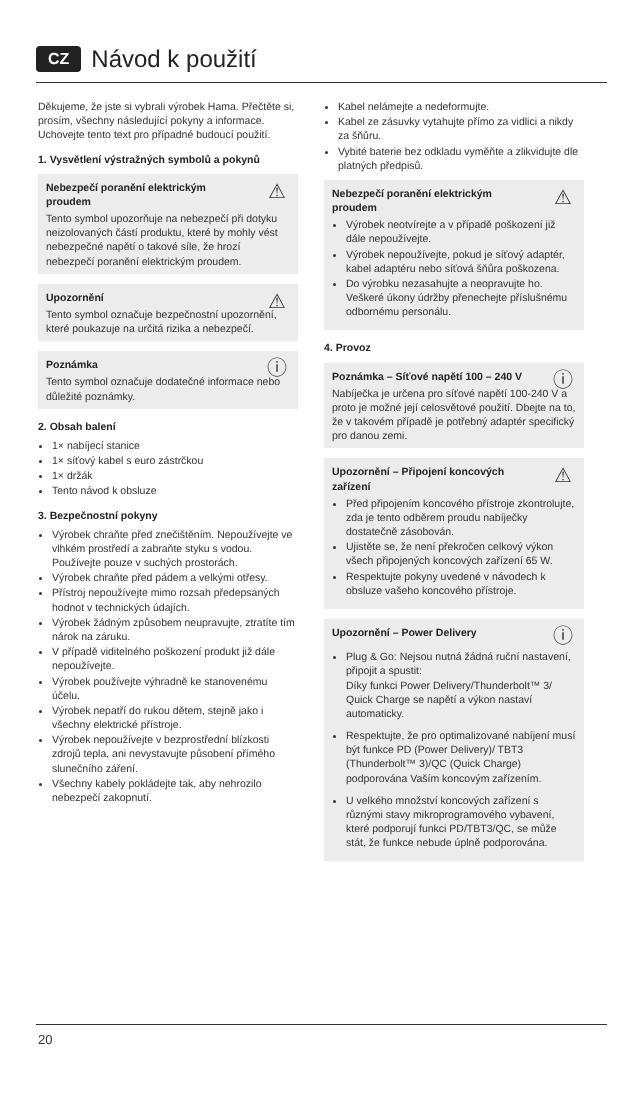CZ Návod k použití
Děkujeme, že jste si vybrali výrobek Hama. Přečtěte si, prosím, všechny následující pokyny a informace. Uchovejte tento text pro případné budoucí použití.
1. Vysvětlení výstražných symbolů a pokynů
⚠ Nebezpečí poranění elektrickým proudem
Tento symbol upozorňuje na nebezpečí při dotyku neizolovaných částí produktu, které by mohly vést nebezpečné napětí o takové síle, že hrozí nebezpečí poranění elektrickým proudem.
⚠ Upozornění
Tento symbol označuje bezpečnostní upozornění, které poukazuje na určitá rizika a nebezpečí.
ⓘ Poznámka
Tento symbol označuje dodatečné informace nebo důležité poznámky.
2. Obsah balení
1× nabíjecí stanice
1× síťový kabel s euro zástrčkou
1× držák
Tento návod k obsluze
3. Bezpečnostní pokyny
Výrobek chraňte před znečištěním. Nepoužívejte ve vlhkém prostředí a zabraňte styku s vodou. Používejte pouze v suchých prostorách.
Výrobek chraňte před pádem a velkými otřesy.
Přístroj nepoužívejte mimo rozsah předepsaných hodnot v technických údajích.
Výrobek žádným způsobem neupravujte, ztratíte tím nárok na záruku.
V případě viditelného poškození produkt již dále nepoužívejte.
Výrobek používejte výhradně ke stanovenému účelu.
Výrobek nepatří do rukou dětem, stejně jako i všechny elektrické přístroje.
Výrobek nepoužívejte v bezprostřední blízkosti zdrojů tepla, ani nevystavujte působení přímého slunečního záření.
Všechny kabely pokládejte tak, aby nehrozilo nebezpečí zakopnutí.
Kabel nelámejte a nedeformujte.
Kabel ze zásuvky vytahujte přímo za vidlici a nikdy za šňůru.
Vybité baterie bez odkladu vyměňte a zlikvidujte dle platných předpisů.
⚠ Nebezpečí poranění elektrickým proudem
Výrobek neotvírejte a v případě poškození již dále nepoužívejte.
Výrobek nepoužívejte, pokud je síťový adaptér, kabel adaptéru nebo síťová šňůra poškozena.
Do výrobku nezasahujte a neopravujte ho. Veškeré úkony údržby přenechejte příslušnému odbornému personálu.
4. Provoz
ⓘ Poznámka – Síťové napětí 100 – 240 V
Nabíječka je určena pro síťové napětí 100-240 V a proto je možné její celosvětové použití. Dbejte na to, že v takovém případě je potřebný adaptér specifický pro danou zemi.
⚠ Upozornění – Připojení koncových zařízení
Před připojením koncového přístroje zkontrolujte, zda je tento odběrem proudu nabíječky dostatečně zásobován.
Ujistěte se, že není překročen celkový výkon všech připojených koncových zařízení 65 W.
Respektujte pokyny uvedené v návodech k obsluze vašeho koncového přístroje.
ⓘ Upozornění – Power Delivery
Plug & Go: Nejsou nutná žádná ruční nastavení, připojit a spustit:
Díky funkci Power Delivery/Thunderbolt™ 3/ Quick Charge se napětí a výkon nastaví automaticky.
Respektujte, že pro optimalizované nabíjení musí být funkce PD (Power Delivery)/ TBT3 (Thunderbolt™ 3)/QC (Quick Charge) podporována Vaším koncovým zařízením.
U velkého množství koncových zařízení s různými stavy mikroprogramového vybavení, které podporují funkci PD/TBT3/QC, se může stát, že funkce nebude úplně podporována.
20